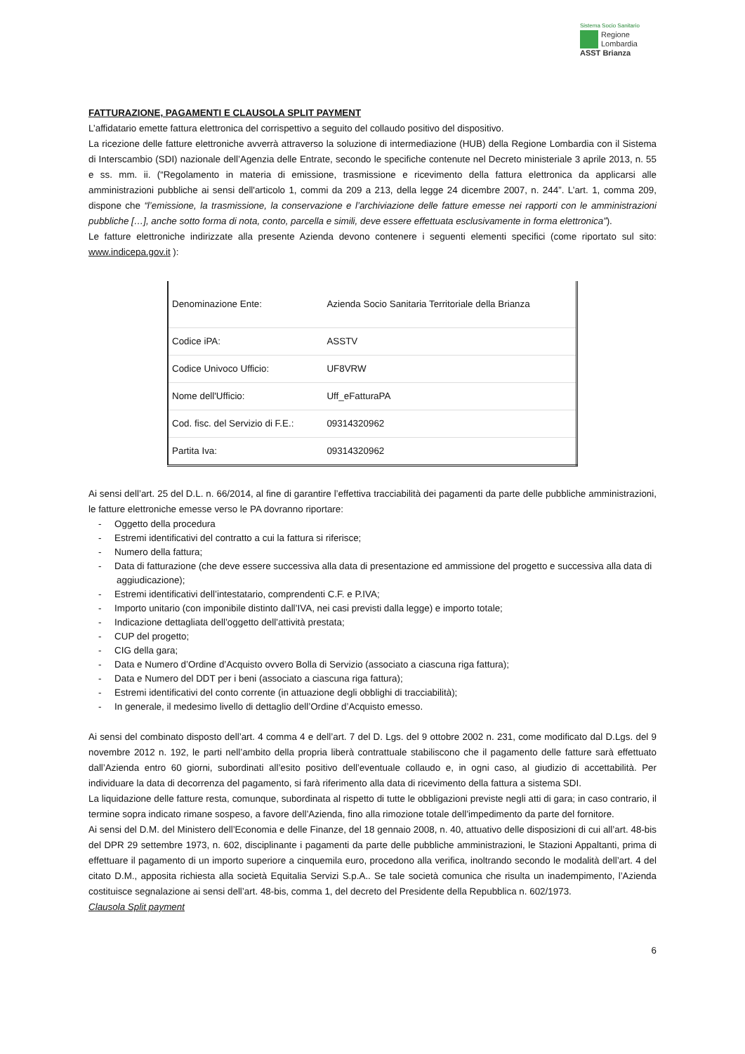Sistema Socio Sanitario
Regione
Lombardia
ASST Brianza
FATTURAZIONE, PAGAMENTI E CLAUSOLA SPLIT PAYMENT
L’affidatario emette fattura elettronica del corrispettivo a seguito del collaudo positivo del dispositivo.
La ricezione delle fatture elettroniche avverrà attraverso la soluzione di intermediazione (HUB) della Regione Lombardia con il Sistema di Interscambio (SDI) nazionale dell’Agenzia delle Entrate, secondo le specifiche contenute nel Decreto ministeriale 3 aprile 2013, n. 55 e ss. mm. ii. (“Regolamento in materia di emissione, trasmissione e ricevimento della fattura elettronica da applicarsi alle amministrazioni pubbliche ai sensi dell'articolo 1, commi da 209 a 213, della legge 24 dicembre 2007, n. 244”. L’art. 1, comma 209, dispone che “l’emissione, la trasmissione, la conservazione e l’archiviazione delle fatture emesse nei rapporti con le amministrazioni pubbliche […], anche sotto forma di nota, conto, parcella e simili, deve essere effettuata esclusivamente in forma elettronica”).
Le fatture elettroniche indirizzate alla presente Azienda devono contenere i seguenti elementi specifici (come riportato sul sito: www.indicepa.gov.it ):
| Denominazione Ente: | Azienda Socio Sanitaria Territoriale della Brianza |
| Codice iPA: | ASSTV |
| Codice Univoco Ufficio: | UF8VRW |
| Nome dell'Ufficio: | Uff_eFatturaPA |
| Cod. fisc. del Servizio di F.E.: | 09314320962 |
| Partita Iva: | 09314320962 |
Ai sensi dell’art. 25 del D.L. n. 66/2014, al fine di garantire l’effettiva tracciabilità dei pagamenti da parte delle pubbliche amministrazioni, le fatture elettroniche emesse verso le PA dovranno riportare:
- Oggetto della procedura
- Estremi identificativi del contratto a cui la fattura si riferisce;
- Numero della fattura;
- Data di fatturazione (che deve essere successiva alla data di presentazione ed ammissione del progetto e successiva alla data di aggiudicazione);
- Estremi identificativi dell’intestatario, comprendenti C.F. e P.IVA;
- Importo unitario (con imponibile distinto dall’IVA, nei casi previsti dalla legge) e importo totale;
- Indicazione dettagliata dell’oggetto dell’attività prestata;
- CUP del progetto;
- CIG della gara;
- Data e Numero d’Ordine d’Acquisto ovvero Bolla di Servizio (associato a ciascuna riga fattura);
- Data e Numero del DDT per i beni (associato a ciascuna riga fattura);
- Estremi identificativi del conto corrente (in attuazione degli obblighi di tracciabilità);
- In generale, il medesimo livello di dettaglio dell’Ordine d’Acquisto emesso.
Ai sensi del combinato disposto dell’art. 4 comma 4 e dell’art. 7 del D. Lgs. del 9 ottobre 2002 n. 231, come modificato dal D.Lgs. del 9 novembre 2012 n. 192, le parti nell’ambito della propria liberà contrattuale stabiliscono che il pagamento delle fatture sarà effettuato dall’Azienda entro 60 giorni, subordinati all’esito positivo dell’eventuale collaudo e, in ogni caso, al giudizio di accettabilità. Per individuare la data di decorrenza del pagamento, si farà riferimento alla data di ricevimento della fattura a sistema SDI.
La liquidazione delle fatture resta, comunque, subordinata al rispetto di tutte le obbligazioni previste negli atti di gara; in caso contrario, il termine sopra indicato rimane sospeso, a favore dell’Azienda, fino alla rimozione totale dell’impedimento da parte del fornitore.
Ai sensi del D.M. del Ministero dell’Economia e delle Finanze, del 18 gennaio 2008, n. 40, attuativo delle disposizioni di cui all’art. 48-bis del DPR 29 settembre 1973, n. 602, disciplinante i pagamenti da parte delle pubbliche amministrazioni, le Stazioni Appaltanti, prima di effettuare il pagamento di un importo superiore a cinquemila euro, procedono alla verifica, inoltrando secondo le modalità dell’art. 4 del citato D.M., apposita richiesta alla società Equitalia Servizi S.p.A.. Se tale società comunica che risulta un inadempimento, l’Azienda costituisce segnalazione ai sensi dell’art. 48-bis, comma 1, del decreto del Presidente della Repubblica n. 602/1973.
Clausola Split payment
6